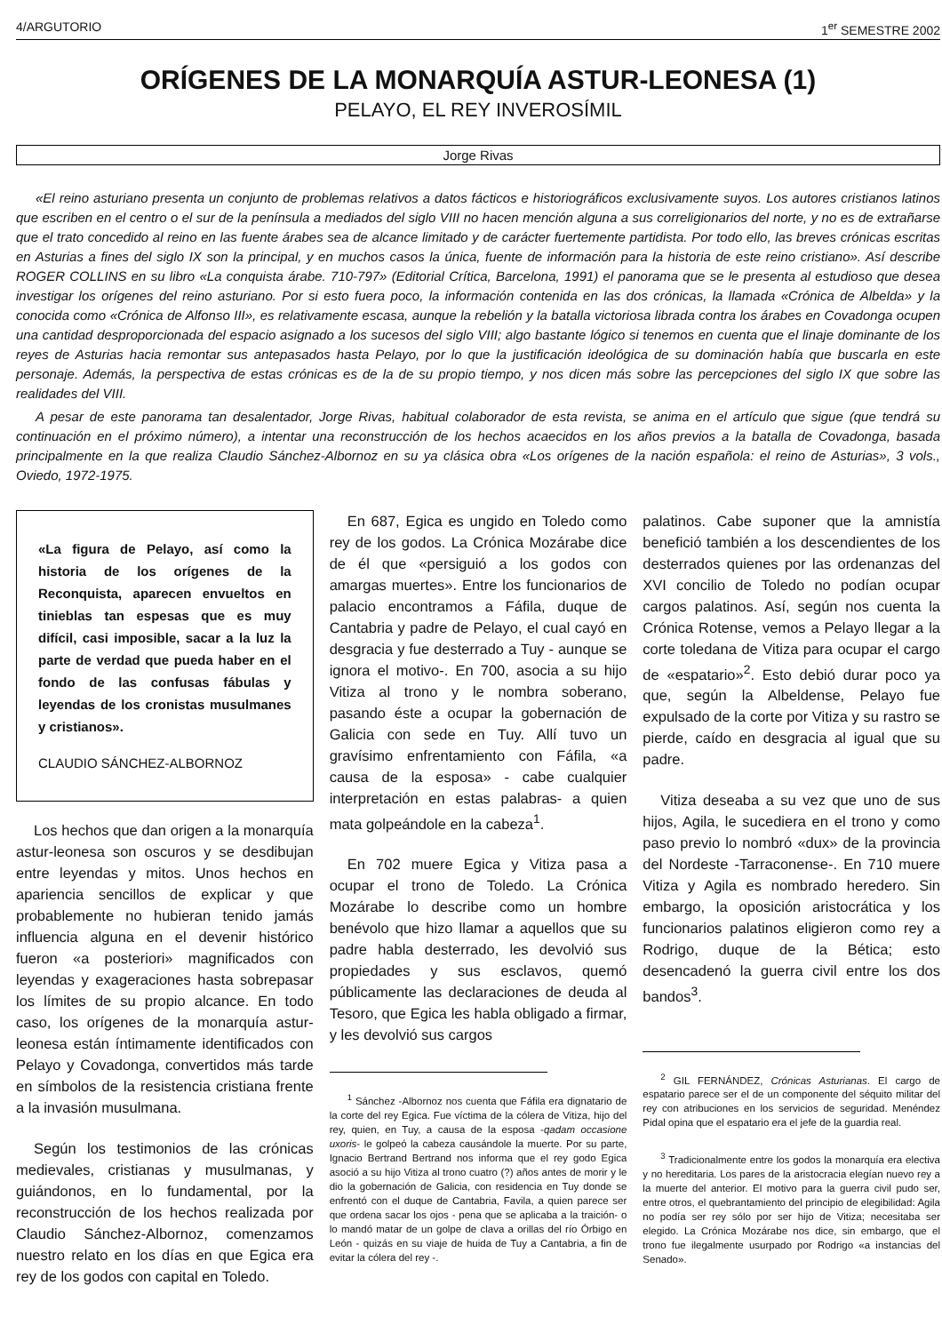4/ARGUTORIO 1<sup>er</sup> SEMESTRE 2002
ORÍGENES DE LA MONARQUÍA ASTUR-LEONESA (1)
PELAYO, EL REY INVEROSÍMIL
Jorge Rivas
«El reino asturiano presenta un conjunto de problemas relativos a datos fácticos e historiográficos exclusivamente suyos. Los autores cristianos latinos que escriben en el centro o el sur de la península a mediados del siglo VIII no hacen mención alguna a sus correligionarios del norte, y no es de extrañarse que el trato concedido al reino en las fuente árabes sea de alcance limitado y de carácter fuertemente partidista. Por todo ello, las breves crónicas escritas en Asturias a fines del siglo IX son la principal, y en muchos casos la única, fuente de información para la historia de este reino cristiano». Así describe ROGER COLLINS en su libro «La conquista árabe. 710-797» (Editorial Crítica, Barcelona, 1991) el panorama que se le presenta al estudioso que desea investigar los orígenes del reino asturiano. Por si esto fuera poco, la información contenida en las dos crónicas, la llamada «Crónica de Albelda» y la conocida como «Crónica de Alfonso III», es relativamente escasa, aunque la rebelión y la batalla victoriosa librada contra los árabes en Covadonga ocupen una cantidad desproporcionada del espacio asignado a los sucesos del siglo VIII; algo bastante lógico si tenemos en cuenta que el linaje dominante de los reyes de Asturias hacia remontar sus antepasados hasta Pelayo, por lo que la justificación ideológica de su dominación había que buscarla en este personaje. Además, la perspectiva de estas crónicas es de la de su propio tiempo, y nos dicen más sobre las percepciones del siglo IX que sobre las realidades del VIII.
A pesar de este panorama tan desalentador, Jorge Rivas, habitual colaborador de esta revista, se anima en el artículo que sigue (que tendrá su continuación en el próximo número), a intentar una reconstrucción de los hechos acaecidos en los años previos a la batalla de Covadonga, basada principalmente en la que realiza Claudio Sánchez-Albornoz en su ya clásica obra «Los orígenes de la nación española: el reino de Asturias», 3 vols., Oviedo, 1972-1975.
«La figura de Pelayo, así como la historia de los orígenes de la Reconquista, aparecen envueltos en tinieblas tan espesas que es muy difícil, casi imposible, sacar a la luz la parte de verdad que pueda haber en el fondo de las confusas fábulas y leyendas de los cronistas musulmanes y cristianos».
CLAUDIO SÁNCHEZ-ALBORNOZ
Los hechos que dan origen a la monarquía astur-leonesa son oscuros y se desdibujan entre leyendas y mitos. Unos hechos en apariencia sencillos de explicar y que probablemente no hubieran tenido jamás influencia alguna en el devenir histórico fueron «a posteriori» magnificados con leyendas y exageraciones hasta sobrepasar los límites de su propio alcance. En todo caso, los orígenes de la monarquía astur-leonesa están íntimamente identificados con Pelayo y Covadonga, convertidos más tarde en símbolos de la resistencia cristiana frente a la invasión musulmana.
Según los testimonios de las crónicas medievales, cristianas y musulmanas, y guiándonos, en lo fundamental, por la reconstrucción de los hechos realizada por Claudio Sánchez-Albornoz, comenzamos nuestro relato en los días en que Egica era rey de los godos con capital en Toledo.
En 687, Egica es ungido en Toledo como rey de los godos. La Crónica Mozárabe dice de él que «persiguió a los godos con amargas muertes». Entre los funcionarios de palacio encontramos a Fáfila, duque de Cantabria y padre de Pelayo, el cual cayó en desgracia y fue desterrado a Tuy - aunque se ignora el motivo-. En 700, asocia a su hijo Vitiza al trono y le nombra soberano, pasando éste a ocupar la gobernación de Galicia con sede en Tuy. Allí tuvo un gravísimo enfrentamiento con Fáfila, «a causa de la esposa» - cabe cualquier interpretación en estas palabras- a quien mata golpeándole en la cabeza<sup>1</sup>.
En 702 muere Egica y Vitiza pasa a ocupar el trono de Toledo. La Crónica Mozárabe lo describe como un hombre benévolo que hizo llamar a aquellos que su padre habla desterrado, les devolvió sus propiedades y sus esclavos, quemó públicamente las declaraciones de deuda al Tesoro, que Egica les habla obligado a firmar, y les devolvió sus cargos
<sup>1</sup> Sánchez -Albornoz nos cuenta que Fáfila era dignatario de la corte del rey Egica. Fue víctima de la cólera de Vitiza, hijo del rey, quien, en Tuy, a causa de la esposa -qadam occasione uxoris- le golpeó la cabeza causándole la muerte. Por su parte, Ignacio Bertrand Bertrand nos informa que el rey godo Egica asoció a su hijo Vitiza al trono cuatro (?) años antes de morir y le dio la gobernación de Galicia, con residencia en Tuy donde se enfrentó con el duque de Cantabria, Favila, a quien parece ser que ordena sacar los ojos - pena que se aplicaba a la traición- o lo mandó matar de un golpe de clava a orillas del río Órbigo en León - quizás en su viaje de huida de Tuy a Cantabria, a fin de evitar la cólera del rey -.
palatinos. Cabe suponer que la amnistía benefició también a los descendientes de los desterrados quienes por las ordenanzas del XVI concilio de Toledo no podían ocupar cargos palatinos. Así, según nos cuenta la Crónica Rotense, vemos a Pelayo llegar a la corte toledana de Vitiza para ocupar el cargo de «espatario»<sup>2</sup>. Esto debió durar poco ya que, según la Albeldense, Pelayo fue expulsado de la corte por Vitiza y su rastro se pierde, caído en desgracia al igual que su padre.
Vitiza deseaba a su vez que uno de sus hijos, Agila, le sucediera en el trono y como paso previo lo nombró «dux» de la provincia del Nordeste -Tarraconense-. En 710 muere Vitiza y Agila es nombrado heredero. Sin embargo, la oposición aristocrática y los funcionarios palatinos eligieron como rey a Rodrigo, duque de la Bética; esto desencadenó la guerra civil entre los dos bandos<sup>3</sup>.
<sup>2</sup> GIL FERNÁNDEZ, Crónicas Asturianas. El cargo de espatario parece ser el de un componente del séquito militar del rey con atribuciones en los servicios de seguridad. Menéndez Pidal opina que el espatario era el jefe de la guardia real.
<sup>3</sup> Tradicionalmente entre los godos la monarquía era electiva y no hereditaria. Los pares de la aristocracia elegían nuevo rey a la muerte del anterior. El motivo para la guerra civil pudo ser, entre otros, el quebrantamiento del principio de elegibilidad: Agila no podía ser rey sólo por ser hijo de Vitiza; necesitaba ser elegido. La Crónica Mozárabe nos dice, sin embargo, que el trono fue ilegalmente usurpado por Rodrigo «a instancias del Senado».